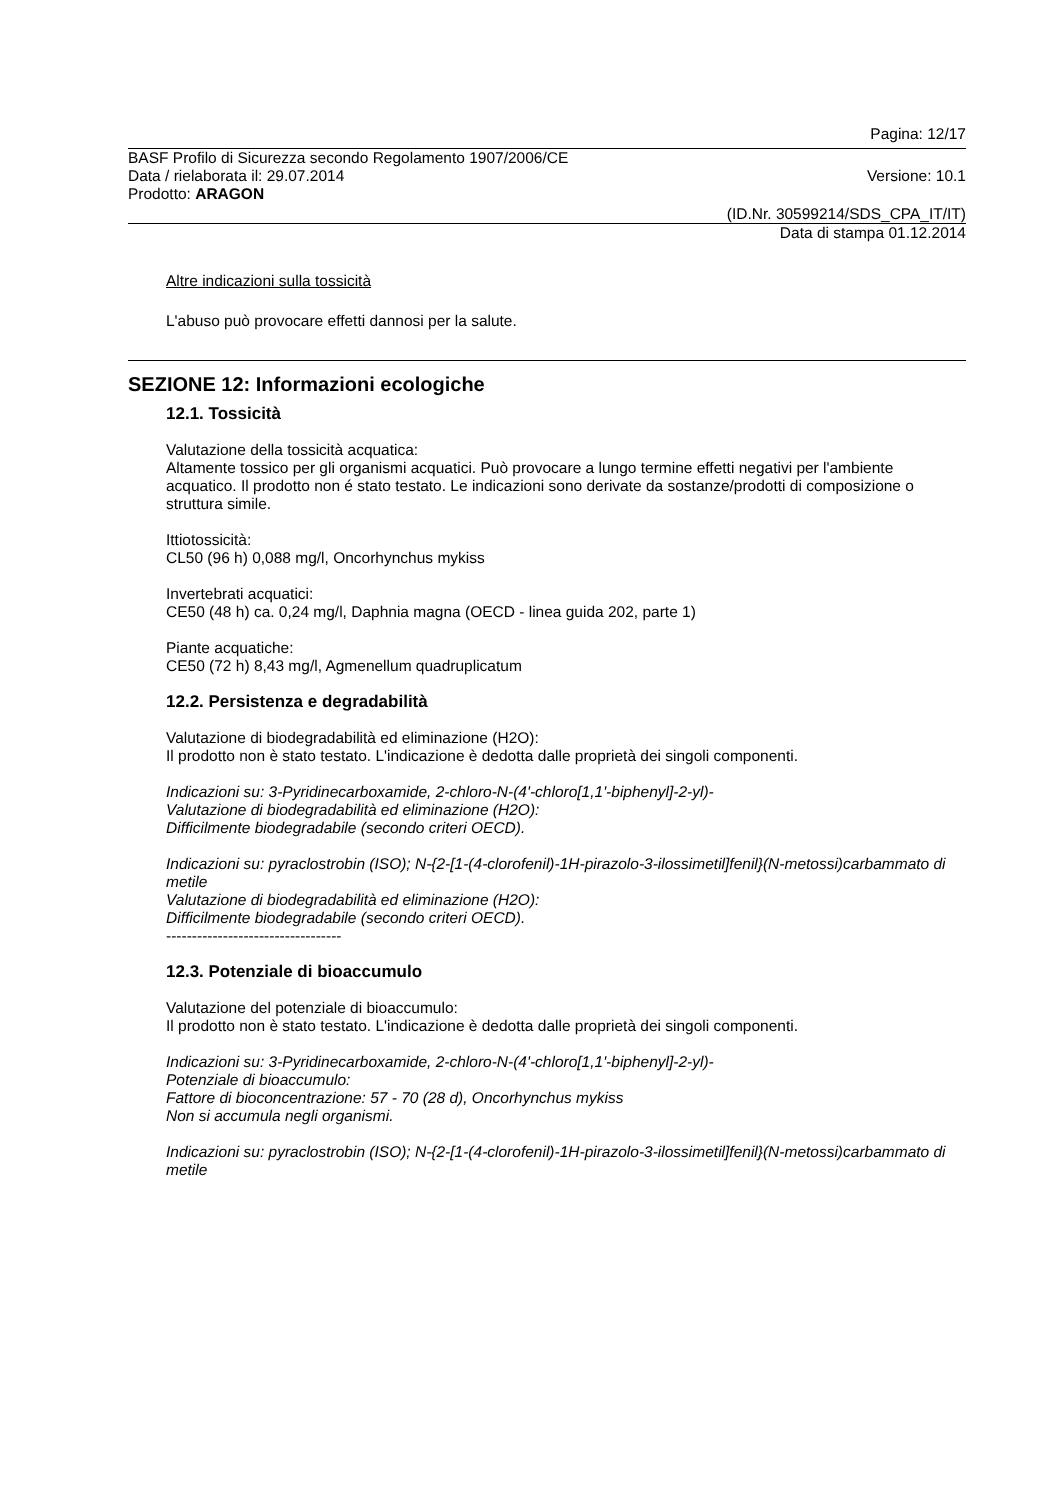Pagina: 12/17
BASF Profilo di Sicurezza secondo Regolamento 1907/2006/CE
Data / rielaborata il: 29.07.2014 Versione: 10.1
Prodotto: ARAGON
(ID.Nr. 30599214/SDS_CPA_IT/IT)
Data di stampa 01.12.2014
Altre indicazioni sulla tossicità
L'abuso può provocare effetti dannosi per la salute.
SEZIONE 12: Informazioni ecologiche
12.1. Tossicità
Valutazione della tossicità acquatica:
Altamente tossico per gli organismi acquatici. Può provocare a lungo termine effetti negativi per l'ambiente acquatico. Il prodotto non é stato testato. Le indicazioni sono derivate da sostanze/prodotti di composizione o struttura simile.
Ittiotossicità:
CL50 (96 h) 0,088 mg/l, Oncorhynchus mykiss
Invertebrati acquatici:
CE50 (48 h) ca. 0,24 mg/l, Daphnia magna (OECD - linea guida 202, parte 1)
Piante acquatiche:
CE50 (72 h) 8,43 mg/l, Agmenellum quadruplicatum
12.2. Persistenza e degradabilità
Valutazione di biodegradabilità ed eliminazione (H2O):
Il prodotto non è stato testato. L'indicazione è dedotta dalle proprietà dei singoli componenti.
Indicazioni su: 3-Pyridinecarboxamide, 2-chloro-N-(4'-chloro[1,1'-biphenyl]-2-yl)-
Valutazione di biodegradabilità ed eliminazione (H2O):
Difficilmente biodegradabile (secondo criteri OECD).
Indicazioni su: pyraclostrobin (ISO); N-{2-[1-(4-clorofenil)-1H-pirazolo-3-ilossimetil]fenil}(N-metossi)carbammato di metile
Valutazione di biodegradabilità ed eliminazione (H2O):
Difficilmente biodegradabile (secondo criteri OECD).
----------------------------------
12.3. Potenziale di bioaccumulo
Valutazione del potenziale di bioaccumulo:
Il prodotto non è stato testato. L'indicazione è dedotta dalle proprietà dei singoli componenti.
Indicazioni su: 3-Pyridinecarboxamide, 2-chloro-N-(4'-chloro[1,1'-biphenyl]-2-yl)-
Potenziale di bioaccumulo:
Fattore di bioconcentrazione: 57 - 70 (28 d), Oncorhynchus mykiss
Non si accumula negli organismi.
Indicazioni su: pyraclostrobin (ISO); N-{2-[1-(4-clorofenil)-1H-pirazolo-3-ilossimetil]fenil}(N-metossi)carbammato di metile